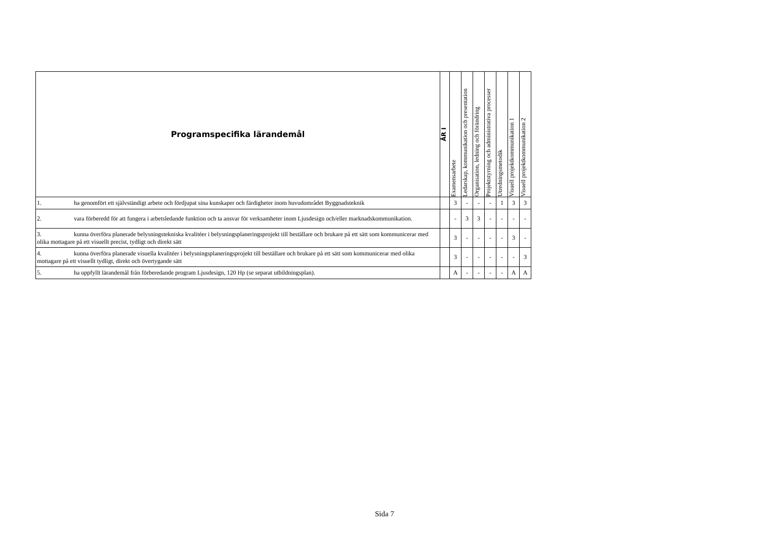| Programspecifika lärandemål | ÅR I | Examensarbete | Ledarskap, kommunikation och presentation | Organisation, ledning och förändring | Projektstyrning och administrativa processer | Utredningsmetodik | Visuell projektkommunikation 1 | Visuell projektkommunikation 2 |
| --- | --- | --- | --- | --- | --- | --- | --- | --- |
| 1. ha genomfört ett självständigt arbete och fördjupat sina kunskaper och färdigheter inom huvudområdet Byggnadsteknik | | 3 | - | - | - | 1 | 3 | 3 |
| 2. vara förberedd för att fungera i arbetsledande funktion och ta ansvar för verksamheter inom Ljusdesign och/eller marknadskommunikation. | | - | 3 | 3 | - | - | - | - |
| 3. kunna överföra planerade belysningstekniska kvalitéer i belysningsplaneringsprojekt till beställare och brukare på ett sätt som kommunicerar med olika mottagare på ett visuellt precist, tydligt och direkt sätt | | 3 | - | - | - | - | 3 | - |
| 4. kunna överföra planerade visuella kvalitéer i belysningsplaneringsprojekt till beställare och brukare på ett sätt som kommunicerar med olika mottagare på ett visuellt tydligt, direkt och övertygande sätt | | 3 | - | - | - | - | - | 3 |
| 5. ha uppfyllt lärandemål från förberedande program Ljusdesign, 120 Hp (se separat utbildningsplan). | | A | - | - | - | - | A | A |
Sida 7